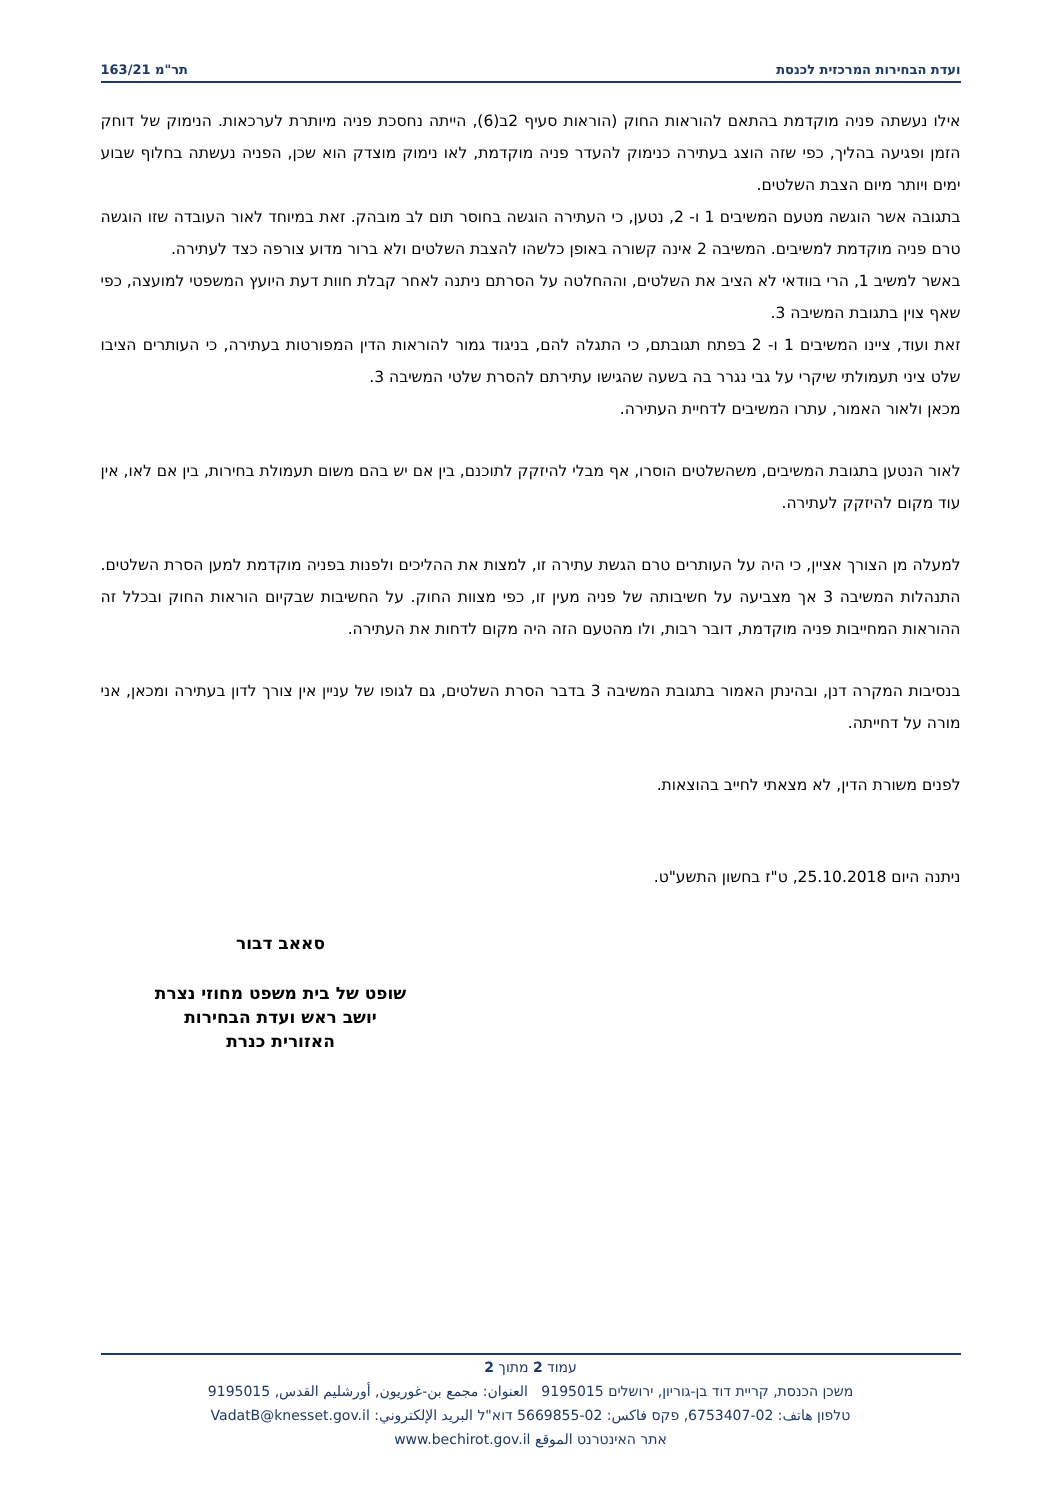ועדת הבחירות המרכזית לכנסת תר"מ 163/21
אילו נעשתה פניה מוקדמת בהתאם להוראות החוק (הוראות סעיף 2ב(6), הייתה נחסכת פניה מיותרת לערכאות. הנימוק של דוחק הזמן ופגיעה בהליך, כפי שזה הוצג בעתירה כנימוק להעדר פניה מוקדמת, לאו נימוק מוצדק הוא שכן, הפניה נעשתה בחלוף שבוע ימים ויותר מיום הצבת השלטים.
בתגובה אשר הוגשה מטעם המשיבים 1 ו- 2, נטען, כי העתירה הוגשה בחוסר תום לב מובהק. זאת במיוחד לאור העובדה שזו הוגשה טרם פניה מוקדמת למשיבים. המשיבה 2 אינה קשורה באופן כלשהו להצבת השלטים ולא ברור מדוע צורפה כצד לעתירה.
באשר למשיב 1, הרי בוודאי לא הציב את השלטים, וההחלטה על הסרתם ניתנה לאחר קבלת חוות דעת היועץ המשפטי למועצה, כפי שאף צוין בתגובת המשיבה 3.
זאת ועוד, ציינו המשיבים 1 ו- 2 בפתח תגובתם, כי התגלה להם, בניגוד גמור להוראות הדין המפורטות בעתירה, כי העותרים הציבו שלט ציני תעמולתי שיקרי על גבי נגרר בה בשעה שהגישו עתירתם להסרת שלטי המשיבה 3.
מכאן ולאור האמור, עתרו המשיבים לדחיית העתירה.
לאור הנטען בתגובת המשיבים, משהשלטים הוסרו, אף מבלי להיזקק לתוכנם, בין אם יש בהם משום תעמולת בחירות, בין אם לאו, אין עוד מקום להיזקק לעתירה.
למעלה מן הצורך אציין, כי היה על העותרים טרם הגשת עתירה זו, למצות את ההליכים ולפנות בפניה מוקדמת למען הסרת השלטים. התנהלות המשיבה 3 אך מצביעה על חשיבותה של פניה מעין זו, כפי מצוות החוק. על החשיבות שבקיום הוראות החוק ובכלל זה ההוראות המחייבות פניה מוקדמת, דובר רבות, ולו מהטעם הזה היה מקום לדחות את העתירה.
בנסיבות המקרה דנן, ובהינתן האמור בתגובת המשיבה 3 בדבר הסרת השלטים, גם לגופו של עניין אין צורך לדון בעתירה ומכאן, אני מורה על דחייתה.
לפנים משורת הדין, לא מצאתי לחייב בהוצאות.
ניתנה היום 25.10.2018, ט"ז בחשון התשע"ט.
סאאב דבור
שופט של בית משפט מחוזי נצרת
יושב ראש ועדת הבחירות
האזורית כנרת
עמוד 2 מתוך 2
משכן הכנסת, קריית דוד בן-גוריון, ירושלים 9195015 العنوان: مجمع بن-غوريون, أورشليم القدس, 9195015
טלפון هاتف: 02-6753407, פקס فاكس: 02-5669855 דוא"ל البريد الإلكتروني: VadatB@knesset.gov.il
אתר האינטרנט الموقع www.bechirot.gov.il